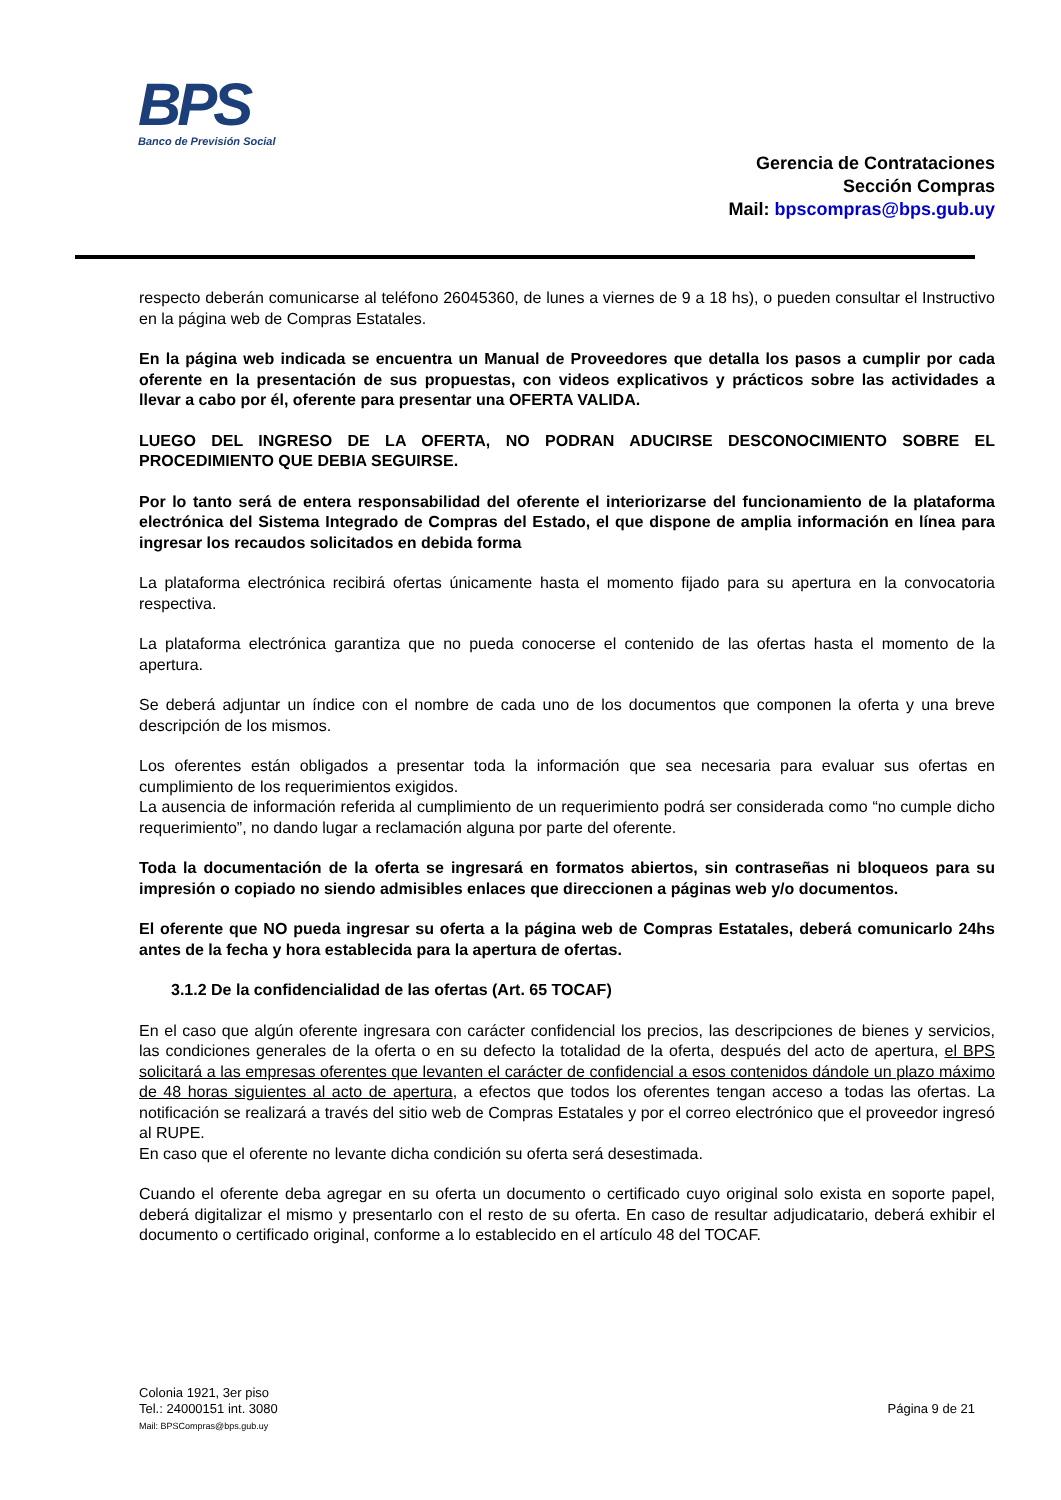BPS
Banco de Previsión Social
Gerencia de Contrataciones
Sección Compras
Mail: bpscompras@bps.gub.uy
respecto deberán comunicarse al teléfono 26045360, de lunes a viernes de 9 a 18 hs), o pueden consultar el Instructivo en la página web de Compras Estatales.
En la página web indicada se encuentra un Manual de Proveedores que detalla los pasos a cumplir por cada oferente en la presentación de sus propuestas, con videos explicativos y prácticos sobre las actividades a llevar a cabo por él, oferente para presentar una OFERTA VALIDA.
LUEGO DEL INGRESO DE LA OFERTA, NO PODRAN ADUCIRSE DESCONOCIMIENTO SOBRE EL PROCEDIMIENTO QUE DEBIA SEGUIRSE.
Por lo tanto será de entera responsabilidad del oferente el interiorizarse del funcionamiento de la plataforma electrónica del Sistema Integrado de Compras del Estado, el que dispone de amplia información en línea para ingresar los recaudos solicitados en debida forma
La plataforma electrónica recibirá ofertas únicamente hasta el momento fijado para su apertura en la convocatoria respectiva.
La plataforma electrónica garantiza que no pueda conocerse el contenido de las ofertas hasta el momento de la apertura.
Se deberá adjuntar un índice con el nombre de cada uno de los documentos que componen la oferta y una breve descripción de los mismos.
Los oferentes están obligados a presentar toda la información que sea necesaria para evaluar sus ofertas en cumplimiento de los requerimientos exigidos.
La ausencia de información referida al cumplimiento de un requerimiento podrá ser considerada como “no cumple dicho requerimiento”, no dando lugar a reclamación alguna por parte del oferente.
Toda la documentación de la oferta se ingresará en formatos abiertos, sin contraseñas ni bloqueos para su impresión o copiado no siendo admisibles enlaces que direccionen a páginas web y/o documentos.
El oferente que NO pueda ingresar su oferta a la página web de Compras Estatales, deberá comunicarlo 24hs antes de la fecha y hora establecida para la apertura de ofertas.
3.1.2 De la confidencialidad de las ofertas (Art. 65 TOCAF)
En el caso que algún oferente ingresara con carácter confidencial los precios, las descripciones de bienes y servicios, las condiciones generales de la oferta o en su defecto la totalidad de la oferta, después del acto de apertura, el BPS solicitará a las empresas oferentes que levanten el carácter de confidencial a esos contenidos dándole un plazo máximo de 48 horas siguientes al acto de apertura, a efectos que todos los oferentes tengan acceso a todas las ofertas. La notificación se realizará a través del sitio web de Compras Estatales y por el correo electrónico que el proveedor ingresó al RUPE.
En caso que el oferente no levante dicha condición su oferta será desestimada.
Cuando el oferente deba agregar en su oferta un documento o certificado cuyo original solo exista en soporte papel, deberá digitalizar el mismo y presentarlo con el resto de su oferta. En caso de resultar adjudicatario, deberá exhibir el documento o certificado original, conforme a lo establecido en el artículo 48 del TOCAF.
Colonia 1921, 3er piso
Tel.: 24000151 int. 3080
Mail: BPSCompras@bps.gub.uy
Página 9 de 21